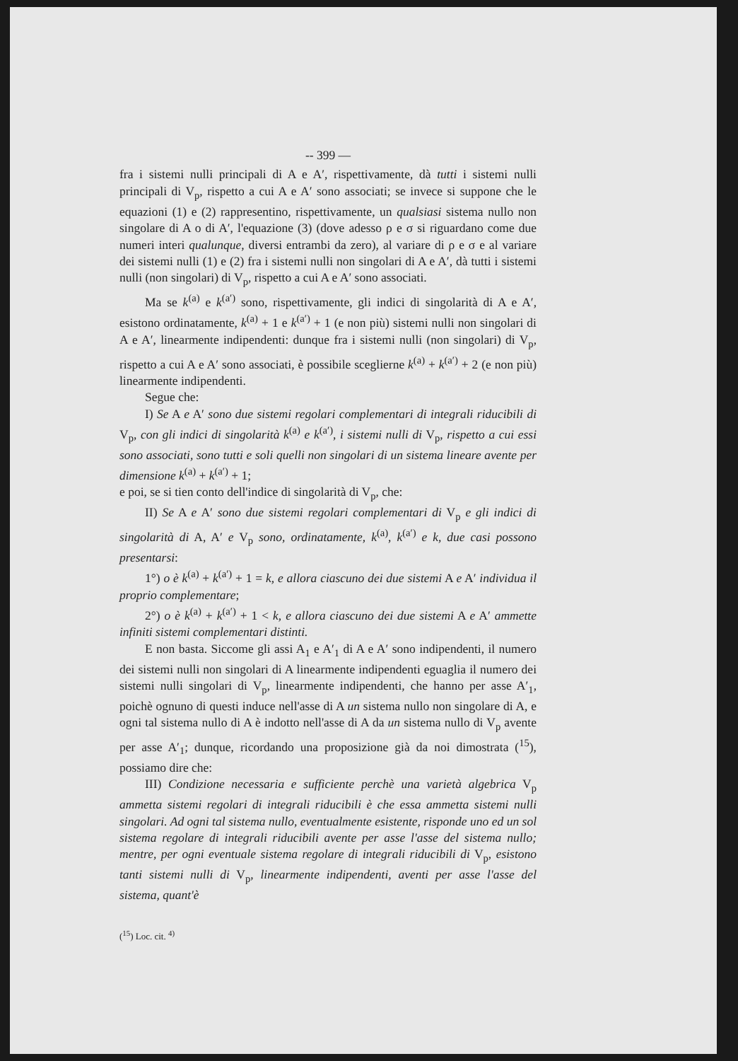-- 399 —
fra i sistemi nulli principali di A e A′, rispettivamente, dà tutti i sistemi nulli principali di V<sub>p</sub>, rispetto a cui A e A′ sono associati; se invece si suppone che le equazioni (1) e (2) rappresentino, rispettivamente, un qualsiasi sistema nullo non singolare di A o di A′, l'equazione (3) (dove adesso ρ e σ si riguardano come due numeri interi qualunque, diversi entrambi da zero), al variare di ρ e σ e al variare dei sistemi nulli (1) e (2) fra i sistemi nulli non singolari di A e A′, dà tutti i sistemi nulli (non singolari) di V<sub>p</sub>, rispetto a cui A e A′ sono associati.
Ma se k<sup>(a)</sup> e k<sup>(a′)</sup> sono, rispettivamente, gli indici di singolarità di A e A′, esistono ordinatamente, k<sup>(a)</sup> + 1 e k<sup>(a′)</sup> + 1 (e non più) sistemi nulli non singolari di A e A′, linearmente indipendenti: dunque fra i sistemi nulli (non singolari) di V<sub>p</sub>, rispetto a cui A e A′ sono associati, è possibile sceglierne k<sup>(a)</sup> + k<sup>(a′)</sup> + 2 (e non più) linearmente indipendenti.
Segue che:
I) Se A e A′ sono due sistemi regolari complementari di integrali riducibili di V<sub>p</sub>, con gli indici di singolarità k<sup>(a)</sup> e k<sup>(a′)</sup>, i sistemi nulli di V<sub>p</sub>, rispetto a cui essi sono associati, sono tutti e soli quelli non singolari di un sistema lineare avente per dimensione k<sup>(a)</sup> + k<sup>(a′)</sup> + 1;
e poi, se si tien conto dell'indice di singolarità di V<sub>p</sub>, che:
II) Se A e A′ sono due sistemi regolari complementari di V<sub>p</sub> e gli indici di singolarità di A, A′ e V<sub>p</sub> sono, ordinatamente, k<sup>(a)</sup>, k<sup>(a′)</sup> e k, due casi possono presentarsi:
1°) o è k<sup>(a)</sup> + k<sup>(a′)</sup> + 1 = k, e allora ciascuno dei due sistemi A e A′ individua il proprio complementare;
2°) o è k<sup>(a)</sup> + k<sup>(a′)</sup> + 1 < k, e allora ciascuno dei due sistemi A e A′ ammette infiniti sistemi complementari distinti.
E non basta. Siccome gli assi A<sub>1</sub> e A′<sub>1</sub> di A e A′ sono indipendenti, il numero dei sistemi nulli non singolari di A linearmente indipendenti eguaglia il numero dei sistemi nulli singolari di V<sub>p</sub>, linearmente indipendenti, che hanno per asse A′<sub>1</sub>, poichè ognuno di questi induce nell'asse di A un sistema nullo non singolare di A, e ogni tal sistema nullo di A è indotto nell'asse di A da un sistema nullo di V<sub>p</sub> avente per asse A′<sub>1</sub>; dunque, ricordando una proposizione già da noi dimostrata (<sup>15</sup>), possiamo dire che:
III) Condizione necessaria e sufficiente perchè una varietà algebrica V<sub>p</sub> ammetta sistemi regolari di integrali riducibili è che essa ammetta sistemi nulli singolari. Ad ogni tal sistema nullo, eventualmente esistente, risponde uno ed un sol sistema regolare di integrali riducibili avente per asse l'asse del sistema nullo; mentre, per ogni eventuale sistema regolare di integrali riducibili di V<sub>p</sub>, esistono tanti sistemi nulli di V<sub>p</sub>, linearmente indipendenti, aventi per asse l'asse del sistema, quant'è
(<sup>15</sup>) Loc. cit. <sup>4)</sup>